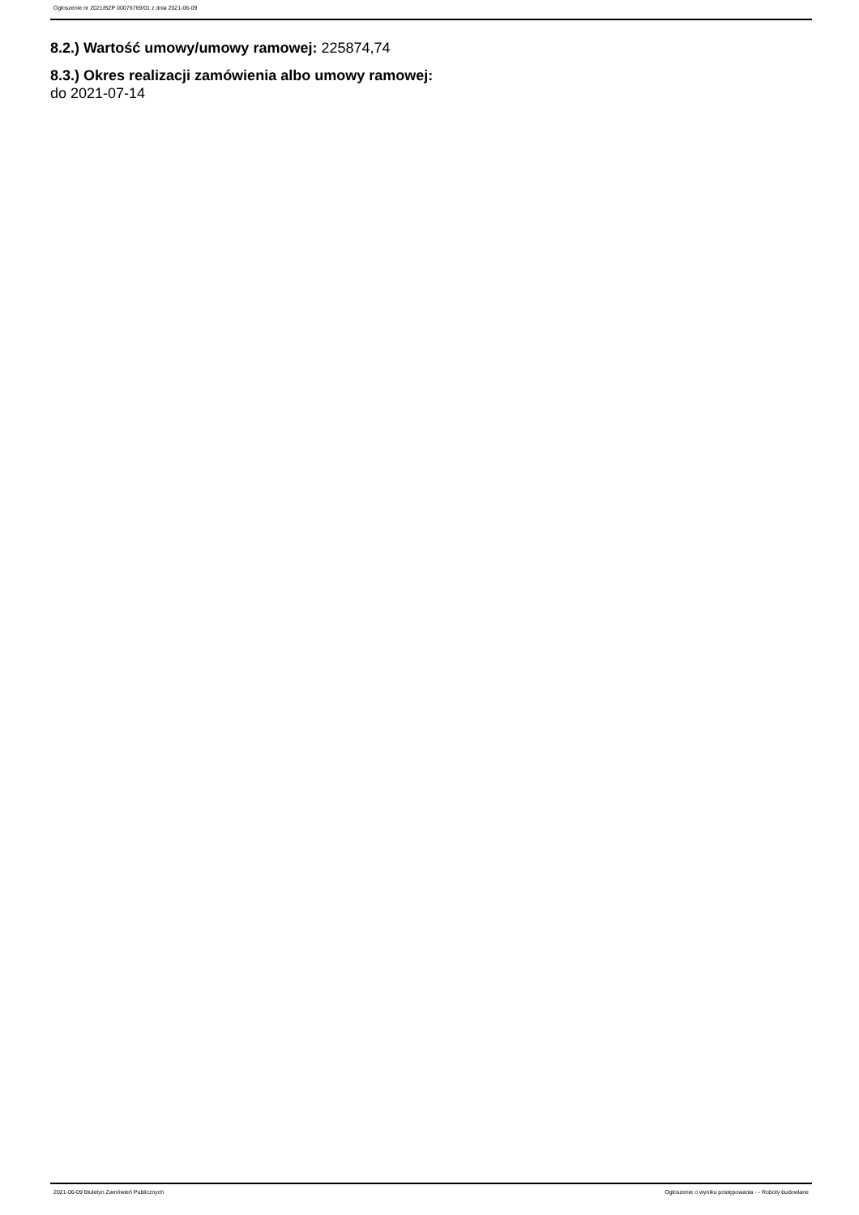Ogłoszenie nr 2021/BZP 00076769/01 z dnia 2021-06-09
8.2.) Wartość umowy/umowy ramowej: 225874,74
8.3.) Okres realizacji zamówienia albo umowy ramowej:
do 2021-07-14
2021-06-09 Biuletyn Zamówień Publicznych Ogłoszenie o wyniku postępowania - - Roboty budowlane